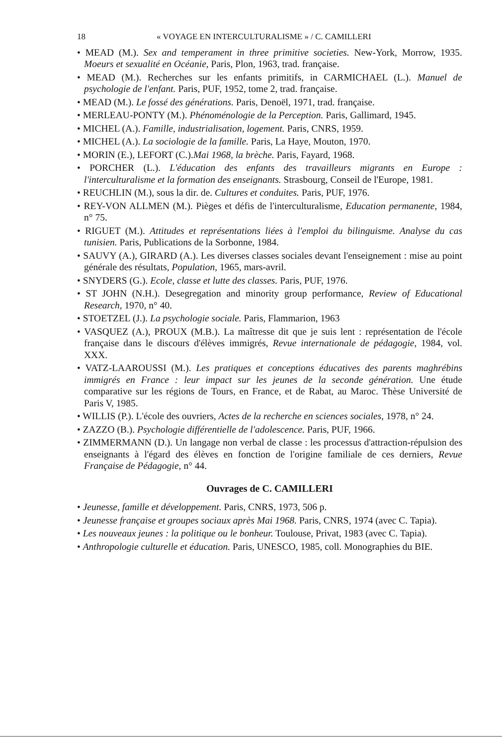18 « VOYAGE EN INTERCULTURALISME » / C. CAMILLERI
• MEAD (M.). Sex and temperament in three primitive societies. New-York, Morrow, 1935. Moeurs et sexualité en Océanie, Paris, Plon, 1963, trad. française.
• MEAD (M.). Recherches sur les enfants primitifs, in CARMICHAEL (L.). Manuel de psychologie de l'enfant. Paris, PUF, 1952, tome 2, trad. française.
• MEAD (M.). Le fossé des générations. Paris, Denoël, 1971, trad. française.
• MERLEAU-PONTY (M.). Phénoménologie de la Perception. Paris, Gallimard, 1945.
• MICHEL (A.). Famille, industrialisation, logement. Paris, CNRS, 1959.
• MICHEL (A.). La sociologie de la famille. Paris, La Haye, Mouton, 1970.
• MORIN (E.), LEFORT (C.).Mai 1968, la brèche. Paris, Fayard, 1968.
• PORCHER (L.). L'éducation des enfants des travailleurs migrants en Europe : l'interculturalisme et la formation des enseignants. Strasbourg, Conseil de l'Europe, 1981.
• REUCHLIN (M.), sous la dir. de. Cultures et conduites. Paris, PUF, 1976.
• REY-VON ALLMEN (M.). Pièges et défis de l'interculturalisme, Education permanente, 1984, n° 75.
• RIGUET (M.). Attitudes et représentations liées à l'emploi du bilinguisme. Analyse du cas tunisien. Paris, Publications de la Sorbonne, 1984.
• SAUVY (A.), GIRARD (A.). Les diverses classes sociales devant l'enseignement : mise au point générale des résultats, Population, 1965, mars-avril.
• SNYDERS (G.). Ecole, classe et lutte des classes. Paris, PUF, 1976.
• ST JOHN (N.H.). Desegregation and minority group performance, Review of Educational Research, 1970, n° 40.
• STOETZEL (J.). La psychologie sociale. Paris, Flammarion, 1963
• VASQUEZ (A.), PROUX (M.B.). La maîtresse dit que je suis lent : représentation de l'école française dans le discours d'élèves immigrés, Revue internationale de pédagogie, 1984, vol. XXX.
• VATZ-LAAROUSSI (M.). Les pratiques et conceptions éducatives des parents maghrébins immigrés en France : leur impact sur les jeunes de la seconde génération. Une étude comparative sur les régions de Tours, en France, et de Rabat, au Maroc. Thèse Université de Paris V, 1985.
• WILLIS (P.). L'école des ouvriers, Actes de la recherche en sciences sociales, 1978, n° 24.
• ZAZZO (B.). Psychologie différentielle de l'adolescence. Paris, PUF, 1966.
• ZIMMERMANN (D.). Un langage non verbal de classe : les processus d'attraction-répulsion des enseignants à l'égard des élèves en fonction de l'origine familiale de ces derniers, Revue Française de Pédagogie, n° 44.
Ouvrages de C. CAMILLERI
• Jeunesse, famille et développement. Paris, CNRS, 1973, 506 p.
• Jeunesse française et groupes sociaux après Mai 1968. Paris, CNRS, 1974 (avec C. Tapia).
• Les nouveaux jeunes : la politique ou le bonheur. Toulouse, Privat, 1983 (avec C. Tapia).
• Anthropologie culturelle et éducation. Paris, UNESCO, 1985, coll. Monographies du BIE.